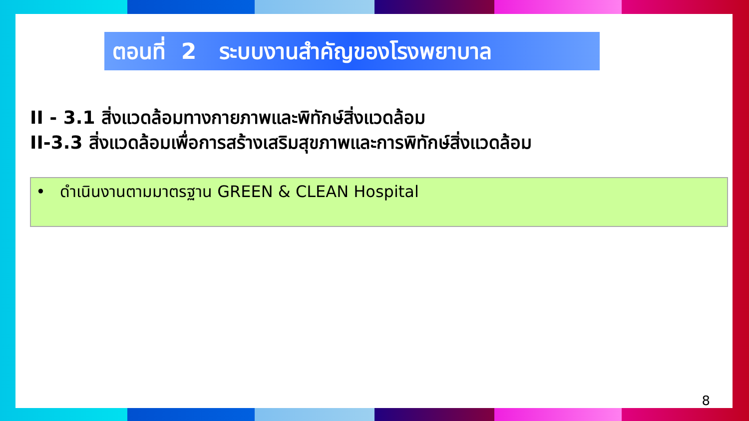ตอนที่ 2 ระบบงานสำคัญของโรงพยาบาล
II - 3.1 สิ่งแวดล้อมทางกายภาพและพิทักษ์สิ่งแวดล้อม
II-3.3 สิ่งแวดล้อมเพื่อการสร้างเสริมสุขภาพและการพิทักษ์สิ่งแวดล้อม
• ดำเนินงานตามมาตรฐาน GREEN & CLEAN Hospital
8